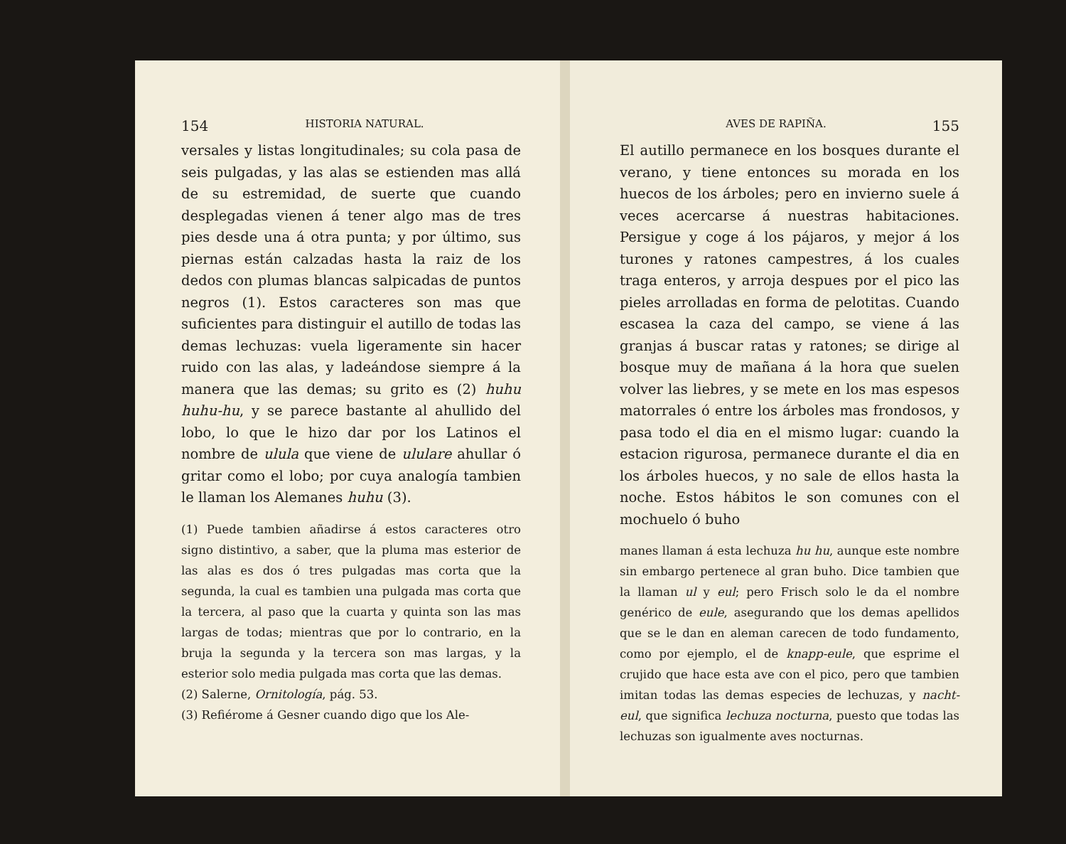154 HISTORIA NATURAL.
versales y listas longitudinales; su cola pasa de seis pulgadas, y las alas se estienden mas allá de su estremidad, de suerte que cuando desplegadas vienen á tener algo mas de tres pies desde una á otra punta; y por último, sus piernas están calzadas hasta la raiz de los dedos con plumas blancas salpicadas de puntos negros (1). Estos caracteres son mas que suficientes para distinguir el autillo de todas las demas lechuzas: vuela ligeramente sin hacer ruido con las alas, y ladeándose siempre á la manera que las demas; su grito es (2) huhu huhu-hu, y se parece bastante al ahullido del lobo, lo que le hizo dar por los Latinos el nombre de ulula que viene de ululare ahullar ó gritar como el lobo; por cuya analogía tambien le llaman los Alemanes huhu (3).
(1) Puede tambien añadirse á estos caracteres otro signo distintivo, a saber, que la pluma mas esterior de las alas es dos ó tres pulgadas mas corta que la segunda, la cual es tambien una pulgada mas corta que la tercera, al paso que la cuarta y quinta son las mas largas de todas; mientras que por lo contrario, en la bruja la segunda y la tercera son mas largas, y la esterior solo media pulgada mas corta que las demas.
(2) Salerne, Ornitología, pág. 53.
(3) Refiérome á Gesner cuando digo que los Ale-
AVES DE RAPIÑA. 155
El autillo permanece en los bosques durante el verano, y tiene entonces su morada en los huecos de los árboles; pero en invierno suele á veces acercarse á nuestras habitaciones. Persigue y coge á los pájaros, y mejor á los turones y ratones campestres, á los cuales traga enteros, y arroja despues por el pico las pieles arrolladas en forma de pelotitas. Cuando escasea la caza del campo, se viene á las granjas á buscar ratas y ratones; se dirige al bosque muy de mañana á la hora que suelen volver las liebres, y se mete en los mas espesos matorrales ó entre los árboles mas frondosos, y pasa todo el dia en el mismo lugar: cuando la estacion rigurosa, permanece durante el dia en los árboles huecos, y no sale de ellos hasta la noche. Estos hábitos le son comunes con el mochuelo ó buho
manes llaman á esta lechuza hu hu, aunque este nombre sin embargo pertenece al gran buho. Dice tambien que la llaman ul y eul; pero Frisch solo le da el nombre genérico de eule, asegurando que los demas apellidos que se le dan en aleman carecen de todo fundamento, como por ejemplo, el de knapp-eule, que esprime el crujido que hace esta ave con el pico, pero que tambien imitan todas las demas especies de lechuzas, y nacht-eul, que significa lechuza nocturna, puesto que todas las lechuzas son igualmente aves nocturnas.